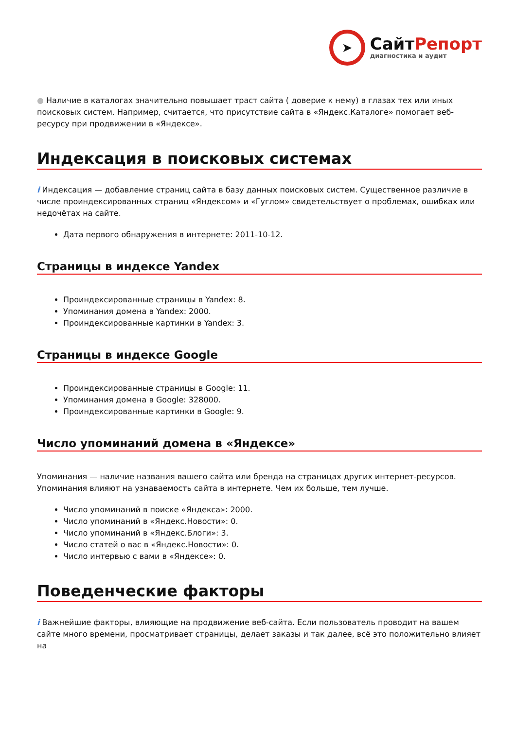➤
СайтРепорт
диагностика и аудит
● Наличие в каталогах значительно повышает траст сайта ( доверие к нему) в глазах тех или иных поисковых систем. Например, считается, что присутствие сайта в «Яндекс.Каталоге» помогает веб-ресурсу при продвижении в «Яндексе».
Индексация в поисковых системах
i Индексация — добавление страниц сайта в базу данных поисковых систем. Существенное различие в числе проиндексированных страниц «Яндексом» и «Гуглом» свидетельствует о проблемах, ошибках или недочётах на сайте.
Дата первого обнаружения в интернете: 2011-10-12.
Страницы в индексе Yandex
Проиндексированные страницы в Yandex: 8.
Упоминания домена в Yandex: 2000.
Проиндексированные картинки в Yandex: 3.
Страницы в индексе Google
Проиндексированные страницы в Google: 11.
Упоминания домена в Google: 328000.
Проиндексированные картинки в Google: 9.
Число упоминаний домена в «Яндексе»
Упоминания — наличие названия вашего сайта или бренда на страницах других интернет-ресурсов. Упоминания влияют на узнаваемость сайта в интернете. Чем их больше, тем лучше.
Число упоминаний в поиске «Яндекса»: 2000.
Число упоминаний в «Яндекс.Новости»: 0.
Число упоминаний в «Яндекс.Блоги»: 3.
Число статей о вас в «Яндекс.Новости»: 0.
Число интервью с вами в «Яндексе»: 0.
Поведенческие факторы
i Важнейшие факторы, влияющие на продвижение веб-сайта. Если пользователь проводит на вашем сайте много времени, просматривает страницы, делает заказы и так далее, всё это положительно влияет на